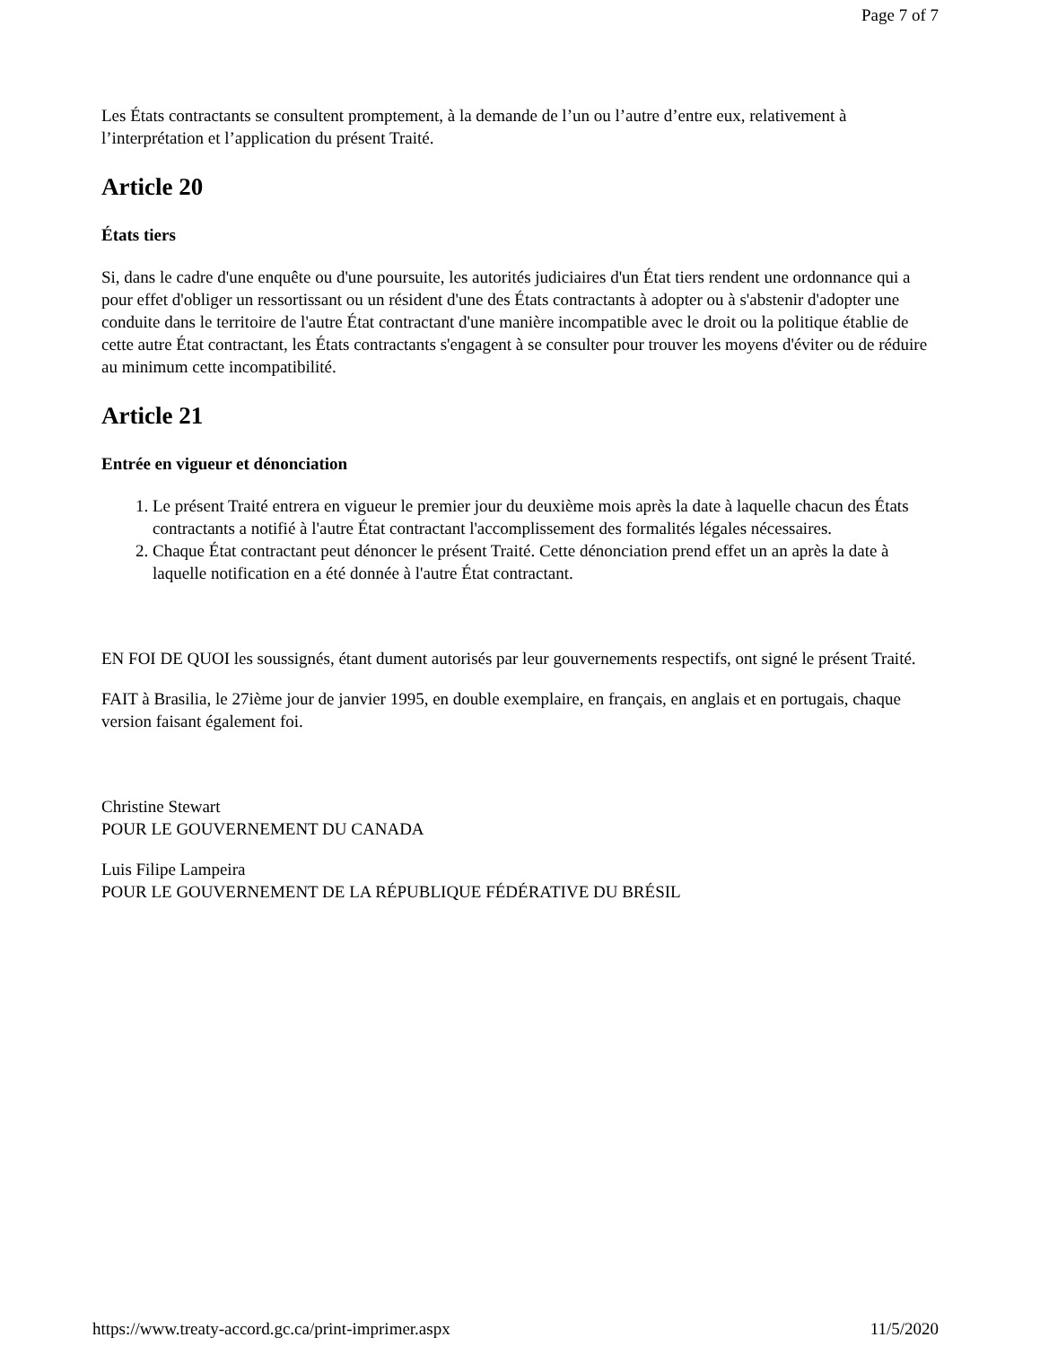Page 7 of 7
Les États contractants se consultent promptement, à la demande de l’un ou l’autre d’entre eux, relativement à l’interprétation et l’application du présent Traité.
Article 20
États tiers
Si, dans le cadre d'une enquête ou d'une poursuite, les autorités judiciaires d'un État tiers rendent une ordonnance qui a pour effet d'obliger un ressortissant ou un résident d'une des États contractants à adopter ou à s'abstenir d'adopter une conduite dans le territoire de l'autre État contractant d'une manière incompatible avec le droit ou la politique établie de cette autre État contractant, les États contractants s'engagent à se consulter pour trouver les moyens d'éviter ou de réduire au minimum cette incompatibilité.
Article 21
Entrée en vigueur et dénonciation
1. Le présent Traité entrera en vigueur le premier jour du deuxième mois après la date à laquelle chacun des États contractants a notifié à l'autre État contractant l'accomplissement des formalités légales nécessaires.
2. Chaque État contractant peut dénoncer le présent Traité. Cette dénonciation prend effet un an après la date à laquelle notification en a été donnée à l'autre État contractant.
EN FOI DE QUOI les soussignés, étant dument autorisés par leur gouvernements respectifs, ont signé le présent Traité.
FAIT à Brasilia, le 27ième jour de janvier 1995, en double exemplaire, en français, en anglais et en portugais, chaque version faisant également foi.
Christine Stewart
POUR LE GOUVERNEMENT DU CANADA
Luis Filipe Lampeira
POUR LE GOUVERNEMENT DE LA RÉPUBLIQUE FÉDÉRATIVE DU BRÉSIL
https://www.treaty-accord.gc.ca/print-imprimer.aspx 11/5/2020